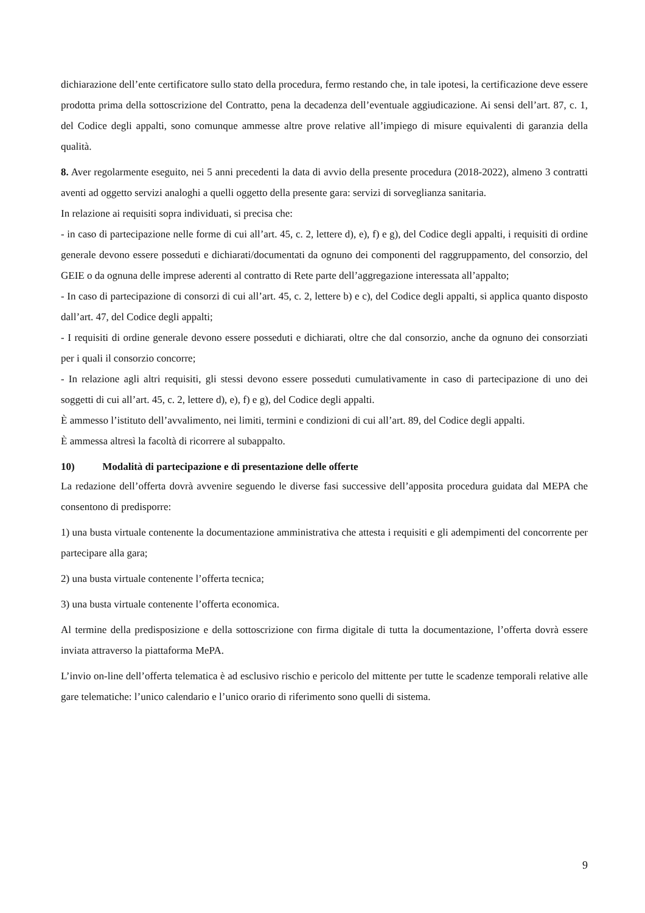dichiarazione dell’ente certificatore sullo stato della procedura, fermo restando che, in tale ipotesi, la certificazione deve essere prodotta prima della sottoscrizione del Contratto, pena la decadenza dell’eventuale aggiudicazione. Ai sensi dell’art. 87, c. 1, del Codice degli appalti, sono comunque ammesse altre prove relative all’impiego di misure equivalenti di garanzia della qualità.
8. Aver regolarmente eseguito, nei 5 anni precedenti la data di avvio della presente procedura (2018-2022), almeno 3 contratti aventi ad oggetto servizi analoghi a quelli oggetto della presente gara: servizi di sorveglianza sanitaria.
In relazione ai requisiti sopra individuati, si precisa che:
- in caso di partecipazione nelle forme di cui all’art. 45, c. 2, lettere d), e), f) e g), del Codice degli appalti, i requisiti di ordine generale devono essere posseduti e dichiarati/documentati da ognuno dei componenti del raggruppamento, del consorzio, del GEIE o da ognuna delle imprese aderenti al contratto di Rete parte dell’aggregazione interessata all’appalto;
- In caso di partecipazione di consorzi di cui all’art. 45, c. 2, lettere b) e c), del Codice degli appalti, si applica quanto disposto dall’art. 47, del Codice degli appalti;
- I requisiti di ordine generale devono essere posseduti e dichiarati, oltre che dal consorzio, anche da ognuno dei consorziati per i quali il consorzio concorre;
- In relazione agli altri requisiti, gli stessi devono essere posseduti cumulativamente in caso di partecipazione di uno dei soggetti di cui all’art. 45, c. 2, lettere d), e), f) e g), del Codice degli appalti.
È ammesso l’istituto dell’avvalimento, nei limiti, termini e condizioni di cui all’art. 89, del Codice degli appalti.
È ammessa altresì la facoltà di ricorrere al subappalto.
10) Modalità di partecipazione e di presentazione delle offerte
La redazione dell’offerta dovrà avvenire seguendo le diverse fasi successive dell’apposita procedura guidata dal MEPA che consentono di predisporre:
1) una busta virtuale contenente la documentazione amministrativa che attesta i requisiti e gli adempimenti del concorrente per partecipare alla gara;
2) una busta virtuale contenente l’offerta tecnica;
3) una busta virtuale contenente l’offerta economica.
Al termine della predisposizione e della sottoscrizione con firma digitale di tutta la documentazione, l’offerta dovrà essere inviata attraverso la piattaforma MePA.
L’invio on-line dell’offerta telematica è ad esclusivo rischio e pericolo del mittente per tutte le scadenze temporali relative alle gare telematiche: l’unico calendario e l’unico orario di riferimento sono quelli di sistema.
9